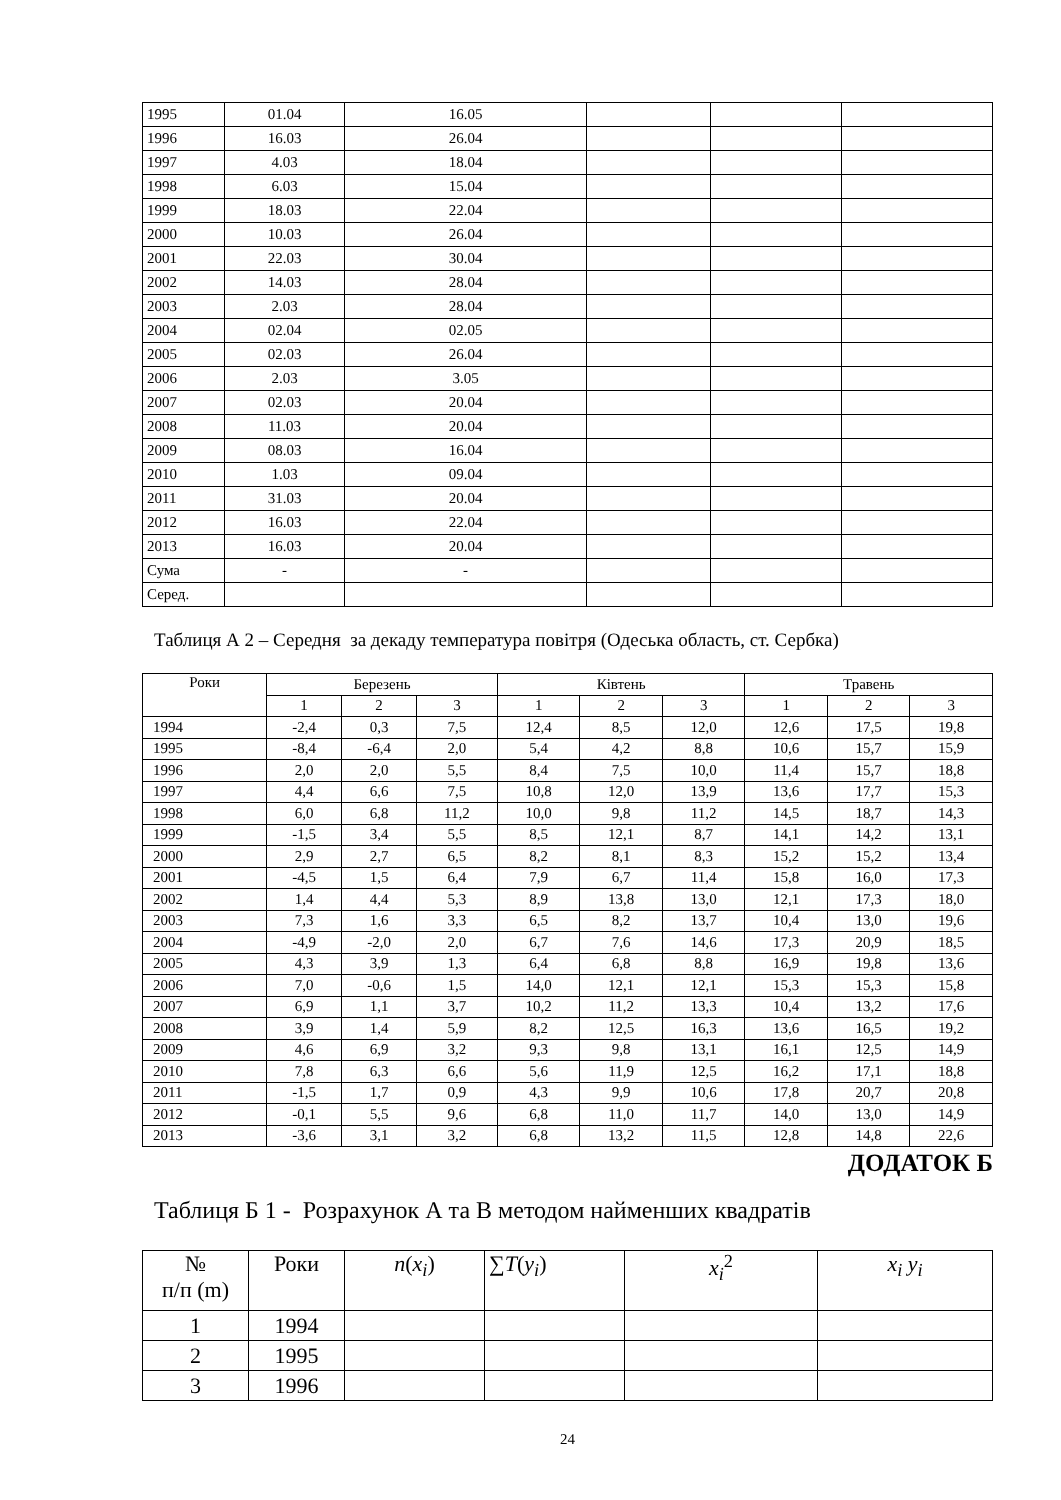| 1995 | 01.04 | 16.05 | | | |
| 1996 | 16.03 | 26.04 | | | |
| 1997 | 4.03 | 18.04 | | | |
| 1998 | 6.03 | 15.04 | | | |
| 1999 | 18.03 | 22.04 | | | |
| 2000 | 10.03 | 26.04 | | | |
| 2001 | 22.03 | 30.04 | | | |
| 2002 | 14.03 | 28.04 | | | |
| 2003 | 2.03 | 28.04 | | | |
| 2004 | 02.04 | 02.05 | | | |
| 2005 | 02.03 | 26.04 | | | |
| 2006 | 2.03 | 3.05 | | | |
| 2007 | 02.03 | 20.04 | | | |
| 2008 | 11.03 | 20.04 | | | |
| 2009 | 08.03 | 16.04 | | | |
| 2010 | 1.03 | 09.04 | | | |
| 2011 | 31.03 | 20.04 | | | |
| 2012 | 16.03 | 22.04 | | | |
| 2013 | 16.03 | 20.04 | | | |
| Сума | - | - | | | |
| Серед. | | | | | |
Таблиця А 2 – Середня за декаду температура повітря (Одеська область, ст. Сербка)
| Роки | Березень | | | Ківтень | | | Травень | | |
| --- | --- | --- | --- | --- | --- | --- | --- | --- | --- |
| | 1 | 2 | 3 | 1 | 2 | 3 | 1 | 2 | 3 |
| 1994 | -2,4 | 0,3 | 7,5 | 12,4 | 8,5 | 12,0 | 12,6 | 17,5 | 19,8 |
| 1995 | -8,4 | -6,4 | 2,0 | 5,4 | 4,2 | 8,8 | 10,6 | 15,7 | 15,9 |
| 1996 | 2,0 | 2,0 | 5,5 | 8,4 | 7,5 | 10,0 | 11,4 | 15,7 | 18,8 |
| 1997 | 4,4 | 6,6 | 7,5 | 10,8 | 12,0 | 13,9 | 13,6 | 17,7 | 15,3 |
| 1998 | 6,0 | 6,8 | 11,2 | 10,0 | 9,8 | 11,2 | 14,5 | 18,7 | 14,3 |
| 1999 | -1,5 | 3,4 | 5,5 | 8,5 | 12,1 | 8,7 | 14,1 | 14,2 | 13,1 |
| 2000 | 2,9 | 2,7 | 6,5 | 8,2 | 8,1 | 8,3 | 15,2 | 15,2 | 13,4 |
| 2001 | -4,5 | 1,5 | 6,4 | 7,9 | 6,7 | 11,4 | 15,8 | 16,0 | 17,3 |
| 2002 | 1,4 | 4,4 | 5,3 | 8,9 | 13,8 | 13,0 | 12,1 | 17,3 | 18,0 |
| 2003 | 7,3 | 1,6 | 3,3 | 6,5 | 8,2 | 13,7 | 10,4 | 13,0 | 19,6 |
| 2004 | -4,9 | -2,0 | 2,0 | 6,7 | 7,6 | 14,6 | 17,3 | 20,9 | 18,5 |
| 2005 | 4,3 | 3,9 | 1,3 | 6,4 | 6,8 | 8,8 | 16,9 | 19,8 | 13,6 |
| 2006 | 7,0 | -0,6 | 1,5 | 14,0 | 12,1 | 12,1 | 15,3 | 15,3 | 15,8 |
| 2007 | 6,9 | 1,1 | 3,7 | 10,2 | 11,2 | 13,3 | 10,4 | 13,2 | 17,6 |
| 2008 | 3,9 | 1,4 | 5,9 | 8,2 | 12,5 | 16,3 | 13,6 | 16,5 | 19,2 |
| 2009 | 4,6 | 6,9 | 3,2 | 9,3 | 9,8 | 13,1 | 16,1 | 12,5 | 14,9 |
| 2010 | 7,8 | 6,3 | 6,6 | 5,6 | 11,9 | 12,5 | 16,2 | 17,1 | 18,8 |
| 2011 | -1,5 | 1,7 | 0,9 | 4,3 | 9,9 | 10,6 | 17,8 | 20,7 | 20,8 |
| 2012 | -0,1 | 5,5 | 9,6 | 6,8 | 11,0 | 11,7 | 14,0 | 13,0 | 14,9 |
| 2013 | -3,6 | 3,1 | 3,2 | 6,8 | 13,2 | 11,5 | 12,8 | 14,8 | 22,6 |
ДОДАТОК Б
Таблиця Б 1 - Розрахунок А та В методом найменших квадратів
| № п/п (m) | Роки | n ( x<sub>i</sub> ) | ∑ T ( y<sub>i</sub> ) | x<sub>i</sub><sup>2</sup> | x<sub>i</sub> y<sub>i</sub> |
| --- | --- | --- | --- | --- | --- |
| 1 | 1994 | | | | |
| 2 | 1995 | | | | |
| 3 | 1996 | | | | |
24